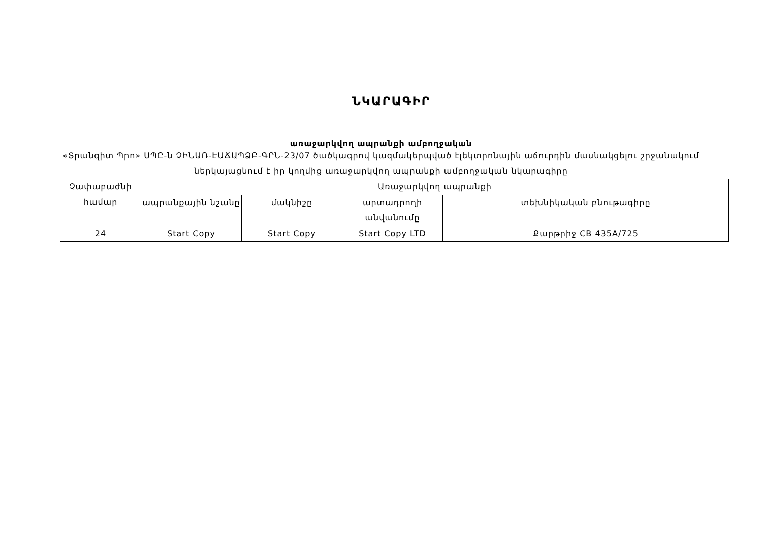ՆԿԱՐԱԳԻՐ
առաջարկվող ապրանքի ամբողջական
«Տրանզիտ Պրո» ՍՊԸ-ն ՉԻՆԱՌ-ԷԱՃԱՊՁԲ-ԳՐՆ-23/07 ծածկագրով կազմակերպված էլեկտրոնային աճուրդին մասնակցելու շրջանակում ներկայացնում է իր կողմից առաջարկվող ապրանքի ամբողջական նկարագիրը
| Չափաբաժնի համար | Առաջարկվող ապրանքի | | | |
| --- | --- | --- | --- | --- |
| | ապրանքային նշանը | մակնիշը | արտադրողի անվանումը | տեխնիկական բնութագիրը |
| 24 | Start Copy | Start Copy | Start Copy LTD | Քարթրիջ CB 435A/725 |